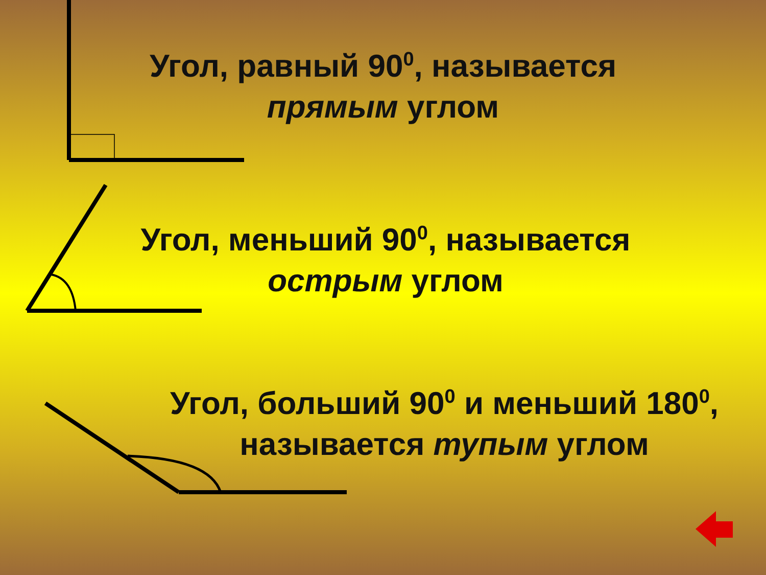Угол, равный 90<sup>0</sup>, называется
прямым углом
Угол, меньший 90<sup>0</sup>, называется
острым углом
Угол, больший 90<sup>0</sup> и меньший 180<sup>0</sup>,
называется тупым углом